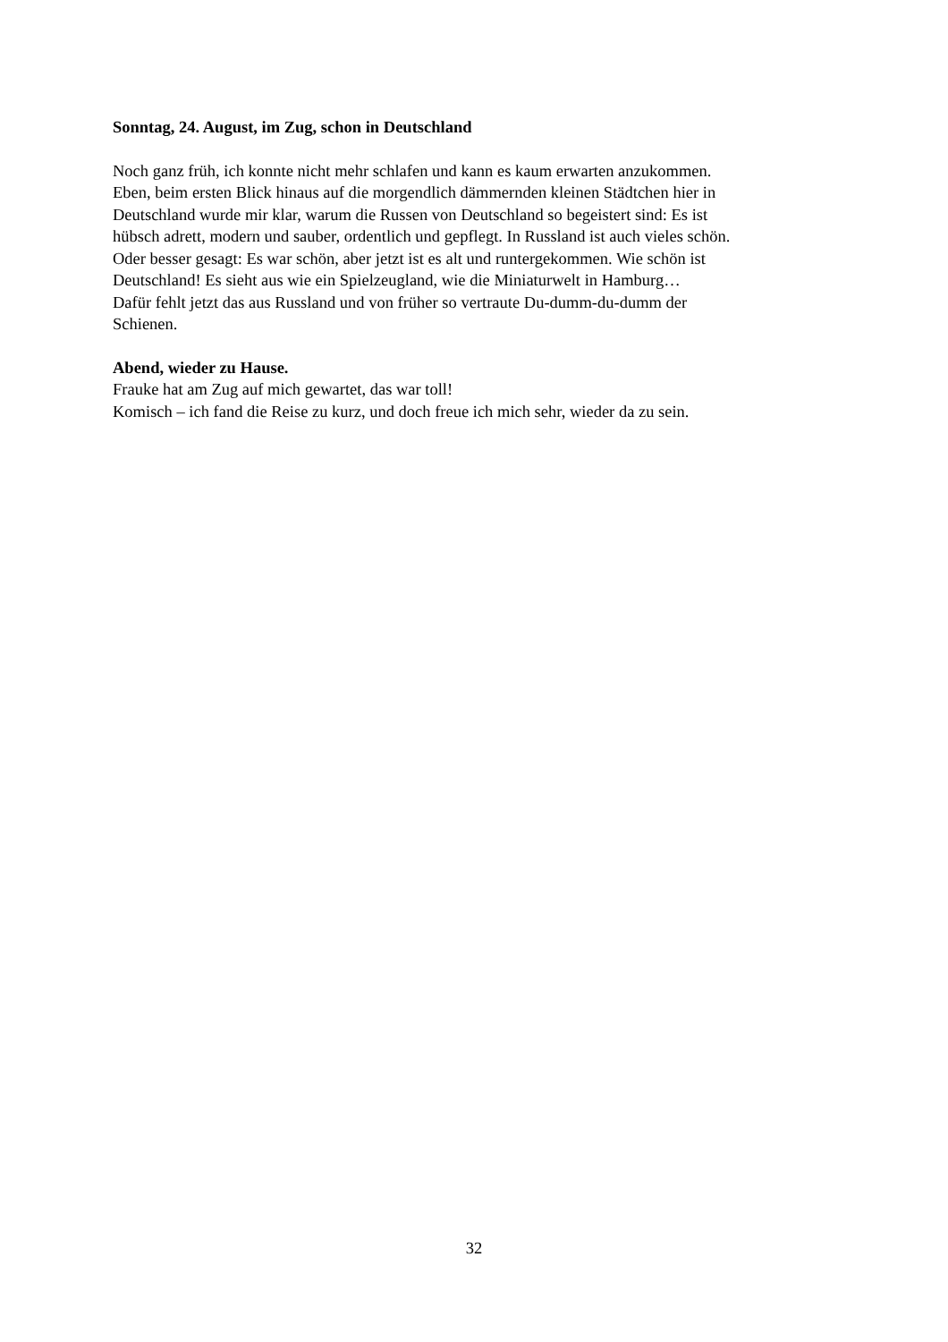Sonntag, 24. August, im Zug, schon in Deutschland
Noch ganz früh, ich konnte nicht mehr schlafen und kann es kaum erwarten anzukommen.
Eben, beim ersten Blick hinaus auf die morgendlich dämmernden kleinen Städtchen hier in
Deutschland wurde mir klar, warum die Russen von Deutschland so begeistert sind: Es ist
hübsch adrett, modern und sauber, ordentlich und gepflegt. In Russland ist auch vieles schön.
Oder besser gesagt: Es war schön, aber jetzt ist es alt und runtergekommen. Wie schön ist
Deutschland! Es sieht aus wie ein Spielzeugland, wie die Miniaturwelt in Hamburg…
Dafür fehlt jetzt das aus Russland und von früher so vertraute Du-dumm-du-dumm der
Schienen.
Abend, wieder zu Hause.
Frauke hat am Zug auf mich gewartet, das war toll!
Komisch – ich fand die Reise zu kurz, und doch freue ich mich sehr, wieder da zu sein.
32